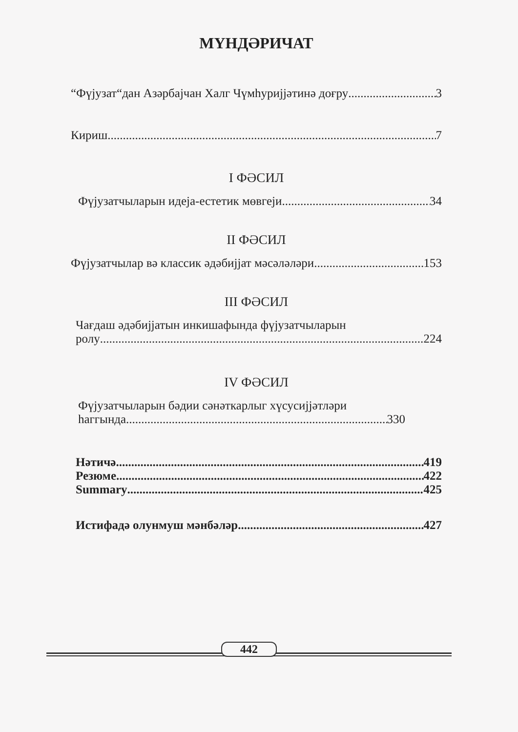МҮНДӘРИЧАТ
“Фүјузат“дан Азәрбајчан Халг Чүмһуријјәтинә доғру 3
Кириш 7
I ФӘСИЛ
Фүјузатчыларын идеја-естетик мөвгеји 34
II ФӘСИЛ
Фүјузатчылар вә классик әдәбијјат мәсәләләри 153
III ФӘСИЛ
Чағдаш әдәбијјатын инкишафында фүјузатчыларын
ролу 224
IV ФӘСИЛ
Фүјузатчыларын бәдии сәнәткарлыг хүсусијјәтләри
һаггында 330
Нәтичә 419
Резюме 422
Summary 425
Истифадә олунмуш мәнбәләр 427
442